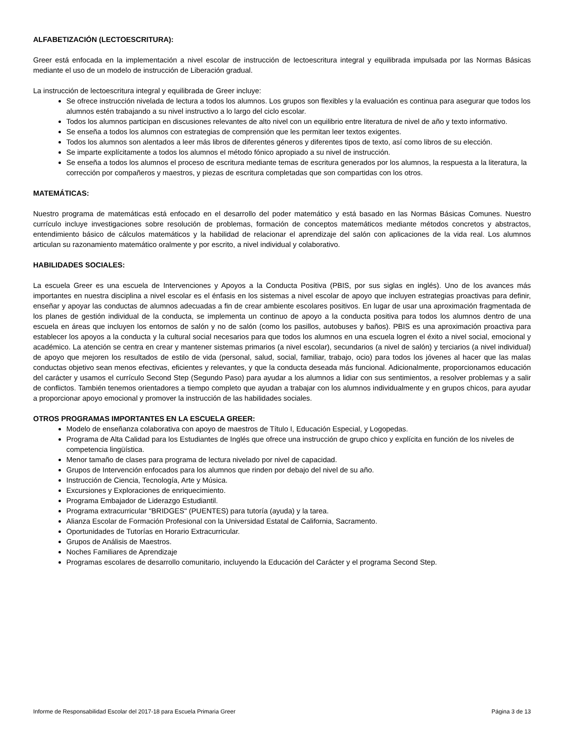ALFABETIZACIÓN (LECTOESCRITURA):
Greer está enfocada en la implementación a nivel escolar de instrucción de lectoescritura integral y equilibrada impulsada por las Normas Básicas mediante el uso de un modelo de instrucción de Liberación gradual.
La instrucción de lectoescritura integral y equilibrada de Greer incluye:
Se ofrece instrucción nivelada de lectura a todos los alumnos. Los grupos son flexibles y la evaluación es continua para asegurar que todos los alumnos estén trabajando a su nivel instructivo a lo largo del ciclo escolar.
Todos los alumnos participan en discusiones relevantes de alto nivel con un equilibrio entre literatura de nivel de año y texto informativo.
Se enseña a todos los alumnos con estrategias de comprensión que les permitan leer textos exigentes.
Todos los alumnos son alentados a leer más libros de diferentes géneros y diferentes tipos de texto, así como libros de su elección.
Se imparte explícitamente a todos los alumnos el método fónico apropiado a su nivel de instrucción.
Se enseña a todos los alumnos el proceso de escritura mediante temas de escritura generados por los alumnos, la respuesta a la literatura, la corrección por compañeros y maestros, y piezas de escritura completadas que son compartidas con los otros.
MATEMÁTICAS:
Nuestro programa de matemáticas está enfocado en el desarrollo del poder matemático y está basado en las Normas Básicas Comunes. Nuestro currículo incluye investigaciones sobre resolución de problemas, formación de conceptos matemáticos mediante métodos concretos y abstractos, entendimiento básico de cálculos matemáticos y la habilidad de relacionar el aprendizaje del salón con aplicaciones de la vida real. Los alumnos articulan su razonamiento matemático oralmente y por escrito, a nivel individual y colaborativo.
HABILIDADES SOCIALES:
La escuela Greer es una escuela de Intervenciones y Apoyos a la Conducta Positiva (PBIS, por sus siglas en inglés). Uno de los avances más importantes en nuestra disciplina a nivel escolar es el énfasis en los sistemas a nivel escolar de apoyo que incluyen estrategias proactivas para definir, enseñar y apoyar las conductas de alumnos adecuadas a fin de crear ambiente escolares positivos. En lugar de usar una aproximación fragmentada de los planes de gestión individual de la conducta, se implementa un continuo de apoyo a la conducta positiva para todos los alumnos dentro de una escuela en áreas que incluyen los entornos de salón y no de salón (como los pasillos, autobuses y baños). PBIS es una aproximación proactiva para establecer los apoyos a la conducta y la cultural social necesarios para que todos los alumnos en una escuela logren el éxito a nivel social, emocional y académico. La atención se centra en crear y mantener sistemas primarios (a nivel escolar), secundarios (a nivel de salón) y terciarios (a nivel individual) de apoyo que mejoren los resultados de estilo de vida (personal, salud, social, familiar, trabajo, ocio) para todos los jóvenes al hacer que las malas conductas objetivo sean menos efectivas, eficientes y relevantes, y que la conducta deseada más funcional. Adicionalmente, proporcionamos educación del carácter y usamos el currículo Second Step (Segundo Paso) para ayudar a los alumnos a lidiar con sus sentimientos, a resolver problemas y a salir de conflictos. También tenemos orientadores a tiempo completo que ayudan a trabajar con los alumnos individualmente y en grupos chicos, para ayudar a proporcionar apoyo emocional y promover la instrucción de las habilidades sociales.
OTROS PROGRAMAS IMPORTANTES EN LA ESCUELA GREER:
Modelo de enseñanza colaborativa con apoyo de maestros de Título I, Educación Especial, y Logopedas.
Programa de Alta Calidad para los Estudiantes de Inglés que ofrece una instrucción de grupo chico y explícita en función de los niveles de competencia lingüística.
Menor tamaño de clases para programa de lectura nivelado por nivel de capacidad.
Grupos de Intervención enfocados para los alumnos que rinden por debajo del nivel de su año.
Instrucción de Ciencia, Tecnología, Arte y Música.
Excursiones y Exploraciones de enriquecimiento.
Programa Embajador de Liderazgo Estudiantil.
Programa extracurricular "BRIDGES" (PUENTES) para tutoría (ayuda) y la tarea.
Alianza Escolar de Formación Profesional con la Universidad Estatal de California, Sacramento.
Oportunidades de Tutorías en Horario Extracurricular.
Grupos de Análisis de Maestros.
Noches Familiares de Aprendizaje
Programas escolares de desarrollo comunitario, incluyendo la Educación del Carácter y el programa Second Step.
Informe de Responsabilidad Escolar del 2017-18 para Escuela Primaria Greer Página 3 de 13